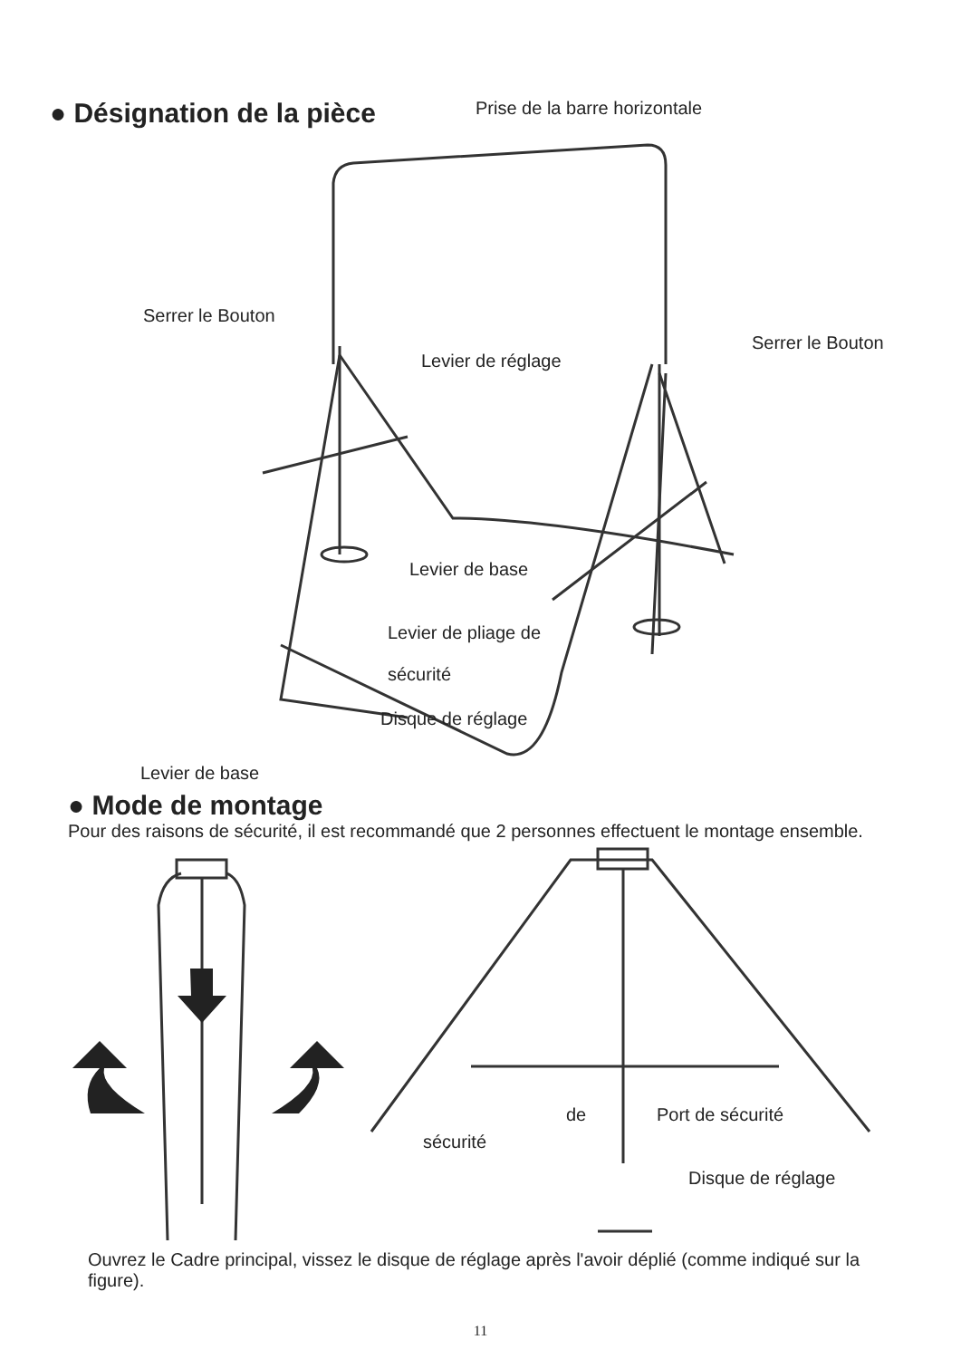● Désignation de la pièce
Prise de la barre horizontale
Serrer le Bouton
Serrer le Bouton
Levier de réglage
Levier de base
Levier de pliage de
sécurité
Disque de réglage
Levier de base
● Mode de montage
Pour des raisons de sécurité, il est recommandé que 2 personnes effectuent le montage ensemble.
de Port de sécurité
sécurité
Disque de réglage
Ouvrez le Cadre principal, vissez le disque de réglage après l'avoir déplié (comme indiqué sur la figure).
11